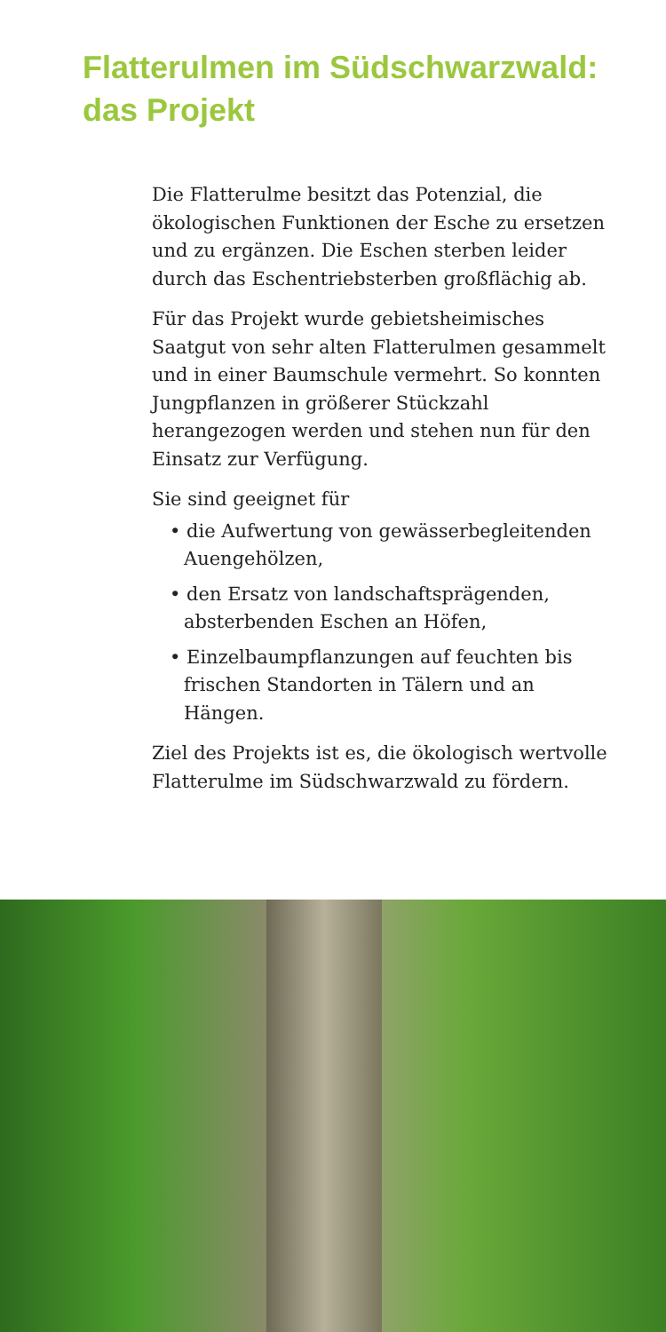Flatterulmen im Südschwarzwald:
das Projekt
Die Flatterulme besitzt das Potenzial, die ökologischen Funktionen der Esche zu ersetzen und zu ergänzen. Die Eschen sterben leider durch das Eschentriebsterben großflächig ab.
Für das Projekt wurde gebietsheimisches Saatgut von sehr alten Flatterulmen gesammelt und in einer Baumschule vermehrt. So konnten Jungpflanzen in größerer Stückzahl herangezogen werden und stehen nun für den Einsatz zur Verfügung.
Sie sind geeignet für
• die Aufwertung von gewässerbegleitenden Auengehölzen,
• den Ersatz von landschaftsprägenden, absterbenden Eschen an Höfen,
• Einzelbaumpflanzungen auf feuchten bis frischen Standorten in Tälern und an Hängen.
Ziel des Projekts ist es, die ökologisch wertvolle Flatterulme im Südschwarzwald zu fördern.